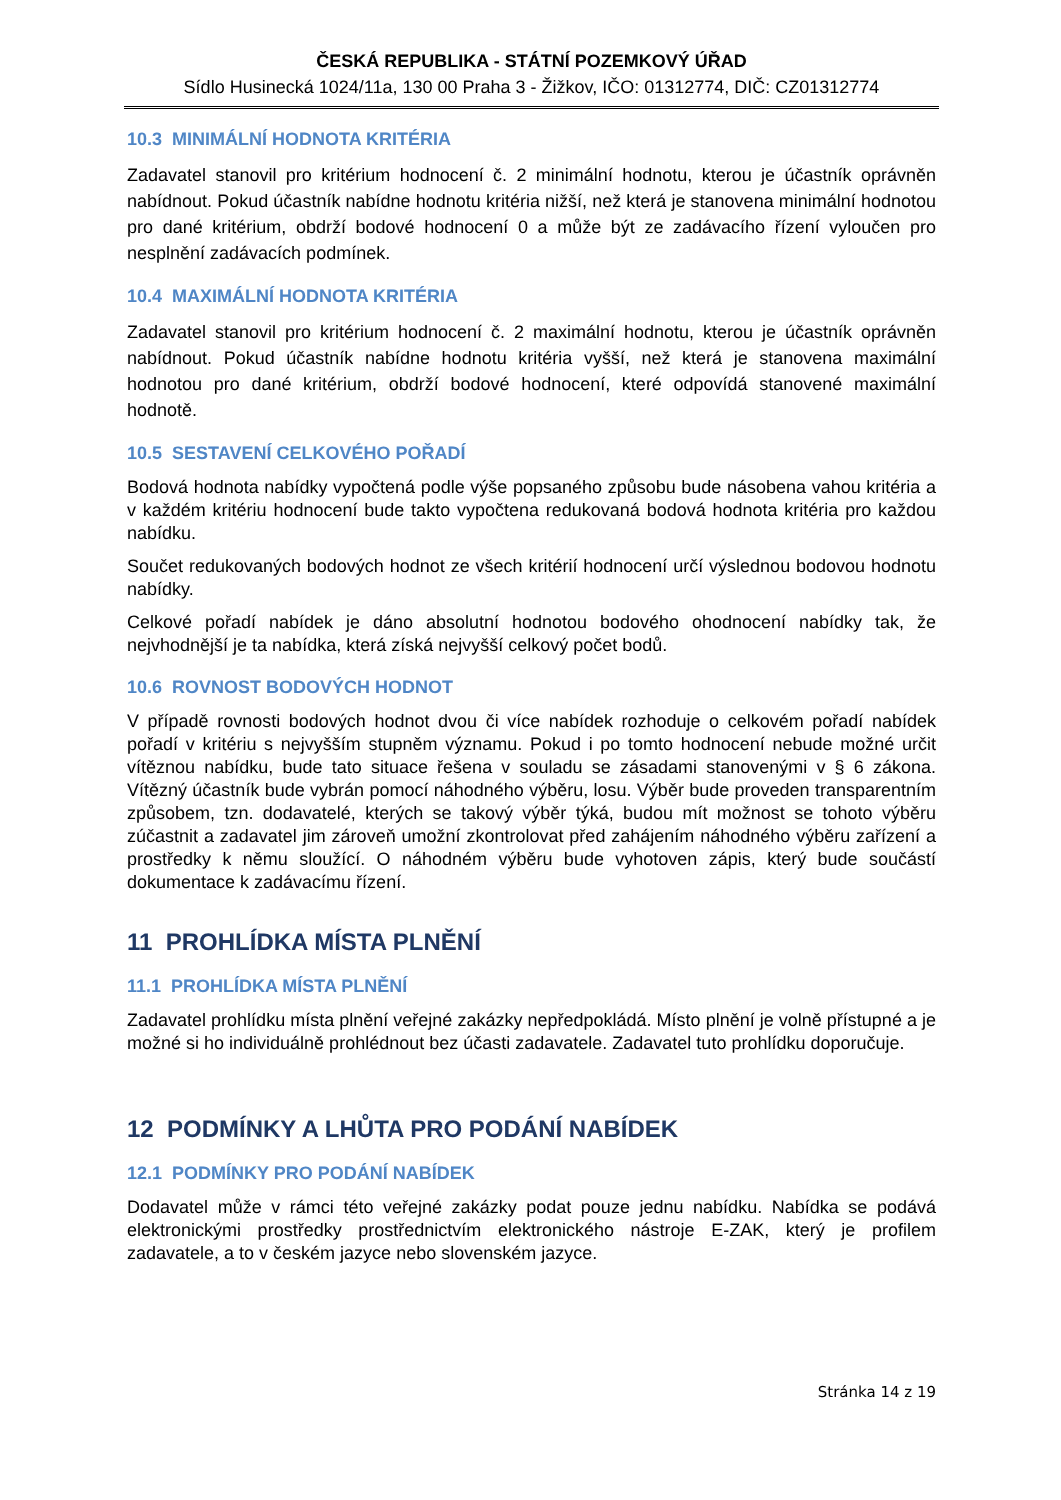ČESKÁ REPUBLIKA - STÁTNÍ POZEMKOVÝ ÚŘAD
Sídlo Husinecká 1024/11a, 130 00 Praha 3 - Žižkov, IČO: 01312774, DIČ: CZ01312774
10.3 MINIMÁLNÍ HODNOTA KRITÉRIA
Zadavatel stanovil pro kritérium hodnocení č. 2 minimální hodnotu, kterou je účastník oprávněn nabídnout. Pokud účastník nabídne hodnotu kritéria nižší, než která je stanovena minimální hodnotou pro dané kritérium, obdrží bodové hodnocení 0 a může být ze zadávacího řízení vyloučen pro nesplnění zadávacích podmínek.
10.4 MAXIMÁLNÍ HODNOTA KRITÉRIA
Zadavatel stanovil pro kritérium hodnocení č. 2 maximální hodnotu, kterou je účastník oprávněn nabídnout. Pokud účastník nabídne hodnotu kritéria vyšší, než která je stanovena maximální hodnotou pro dané kritérium, obdrží bodové hodnocení, které odpovídá stanovené maximální hodnotě.
10.5 SESTAVENÍ CELKOVÉHO POŘADÍ
Bodová hodnota nabídky vypočtená podle výše popsaného způsobu bude násobena vahou kritéria a v každém kritériu hodnocení bude takto vypočtena redukovaná bodová hodnota kritéria pro každou nabídku.
Součet redukovaných bodových hodnot ze všech kritérií hodnocení určí výslednou bodovou hodnotu nabídky.
Celkové pořadí nabídek je dáno absolutní hodnotou bodového ohodnocení nabídky tak, že nejvhodnější je ta nabídka, která získá nejvyšší celkový počet bodů.
10.6 ROVNOST BODOVÝCH HODNOT
V případě rovnosti bodových hodnot dvou či více nabídek rozhoduje o celkovém pořadí nabídek pořadí v kritériu s nejvyšším stupněm významu. Pokud i po tomto hodnocení nebude možné určit vítěznou nabídku, bude tato situace řešena v souladu se zásadami stanovenými v § 6 zákona. Vítězný účastník bude vybrán pomocí náhodného výběru, losu. Výběr bude proveden transparentním způsobem, tzn. dodavatelé, kterých se takový výběr týká, budou mít možnost se tohoto výběru zúčastnit a zadavatel jim zároveň umožní zkontrolovat před zahájením náhodného výběru zařízení a prostředky k němu sloužící. O náhodném výběru bude vyhotoven zápis, který bude součástí dokumentace k zadávacímu řízení.
11 PROHLÍDKA MÍSTA PLNĚNÍ
11.1 PROHLÍDKA MÍSTA PLNĚNÍ
Zadavatel prohlídku místa plnění veřejné zakázky nepředpokládá. Místo plnění je volně přístupné a je možné si ho individuálně prohlédnout bez účasti zadavatele. Zadavatel tuto prohlídku doporučuje.
12 PODMÍNKY A LHŮTA PRO PODÁNÍ NABÍDEK
12.1 PODMÍNKY PRO PODÁNÍ NABÍDEK
Dodavatel může v rámci této veřejné zakázky podat pouze jednu nabídku. Nabídka se podává elektronickými prostředky prostřednictvím elektronického nástroje E-ZAK, který je profilem zadavatele, a to v českém jazyce nebo slovenském jazyce.
Stránka 14 z 19